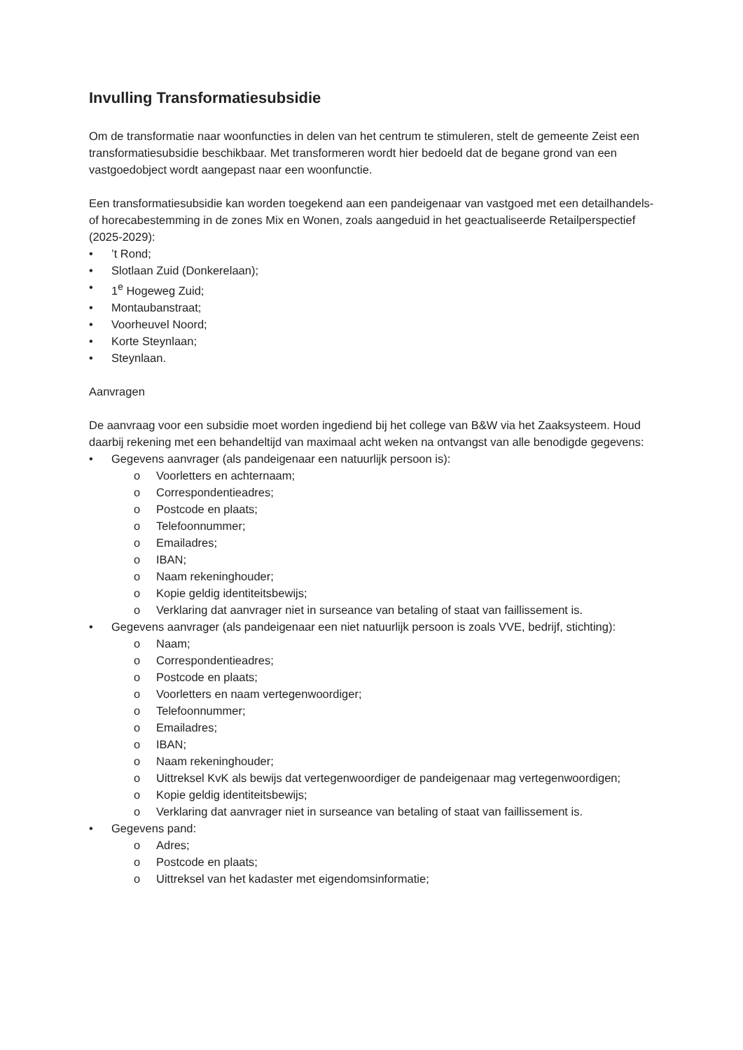Invulling Transformatiesubsidie
Om de transformatie naar woonfuncties in delen van het centrum te stimuleren, stelt de gemeente Zeist een transformatiesubsidie beschikbaar. Met transformeren wordt hier bedoeld dat de begane grond van een vastgoedobject wordt aangepast naar een woonfunctie.
Een transformatiesubsidie kan worden toegekend aan een pandeigenaar van vastgoed met een detailhandels- of horecabestemming in de zones Mix en Wonen, zoals aangeduid in het geactualiseerde Retailperspectief (2025-2029):
•’t Rond;
• Slotlaan Zuid (Donkerelaan);
• 1<sup>e</sup> Hogeweg Zuid;
• Montaubanstraat;
• Voorheuvel Noord;
• Korte Steynlaan;
• Steynlaan.
Aanvragen
De aanvraag voor een subsidie moet worden ingediend bij het college van B&W via het Zaaksysteem. Houd daarbij rekening met een behandeltijd van maximaal acht weken na ontvangst van alle benodigde gegevens:
• Gegevens aanvrager (als pandeigenaar een natuurlijk persoon is):
o Voorletters en achternaam;
o Correspondentieadres;
o Postcode en plaats;
o Telefoonnummer;
o Emailadres;
o IBAN;
o Naam rekeninghouder;
o Kopie geldig identiteitsbewijs;
o Verklaring dat aanvrager niet in surseance van betaling of staat van faillissement is.
• Gegevens aanvrager (als pandeigenaar een niet natuurlijk persoon is zoals VVE, bedrijf, stichting):
o Naam;
o Correspondentieadres;
o Postcode en plaats;
o Voorletters en naam vertegenwoordiger;
o Telefoonnummer;
o Emailadres;
o IBAN;
o Naam rekeninghouder;
o Uittreksel KvK als bewijs dat vertegenwoordiger de pandeigenaar mag vertegenwoordigen;
o Kopie geldig identiteitsbewijs;
o Verklaring dat aanvrager niet in surseance van betaling of staat van faillissement is.
• Gegevens pand:
o Adres;
o Postcode en plaats;
o Uittreksel van het kadaster met eigendomsinformatie;